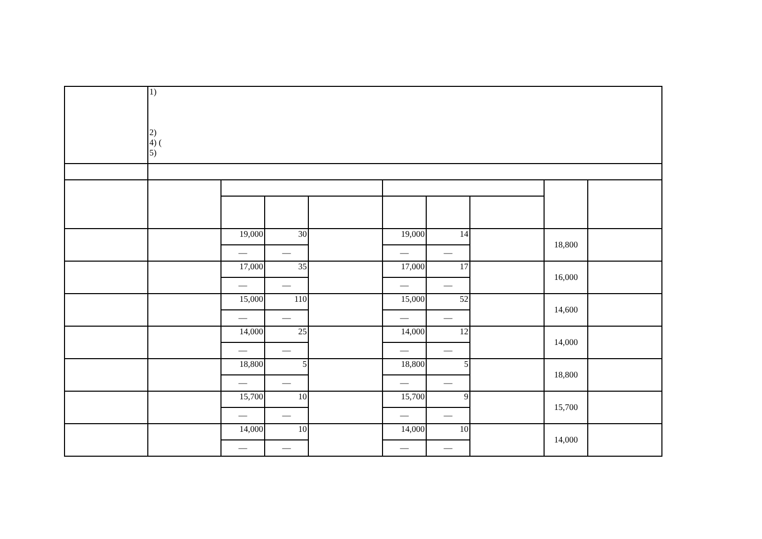| | 1) 2) 4) ( 5) | | | | | | | | |
| | | 19,000 | 30 | | 19,000 | 14 | | 18,800 | |
| | | — | — | | — | — | | | |
| | | 17,000 | 35 | | 17,000 | 17 | | 16,000 | |
| | | — | — | | — | — | | | |
| | | 15,000 | 110 | | 15,000 | 52 | | 14,600 | |
| | | — | — | | — | — | | | |
| | | 14,000 | 25 | | 14,000 | 12 | | 14,000 | |
| | | — | — | | — | — | | | |
| | | 18,800 | 5 | | 18,800 | 5 | | 18,800 | |
| | | — | — | | — | — | | | |
| | | 15,700 | 10 | | 15,700 | 9 | | 15,700 | |
| | | — | — | | — | — | | | |
| | | 14,000 | 10 | | 14,000 | 10 | | 14,000 | |
| | | — | — | | — | — | | | |